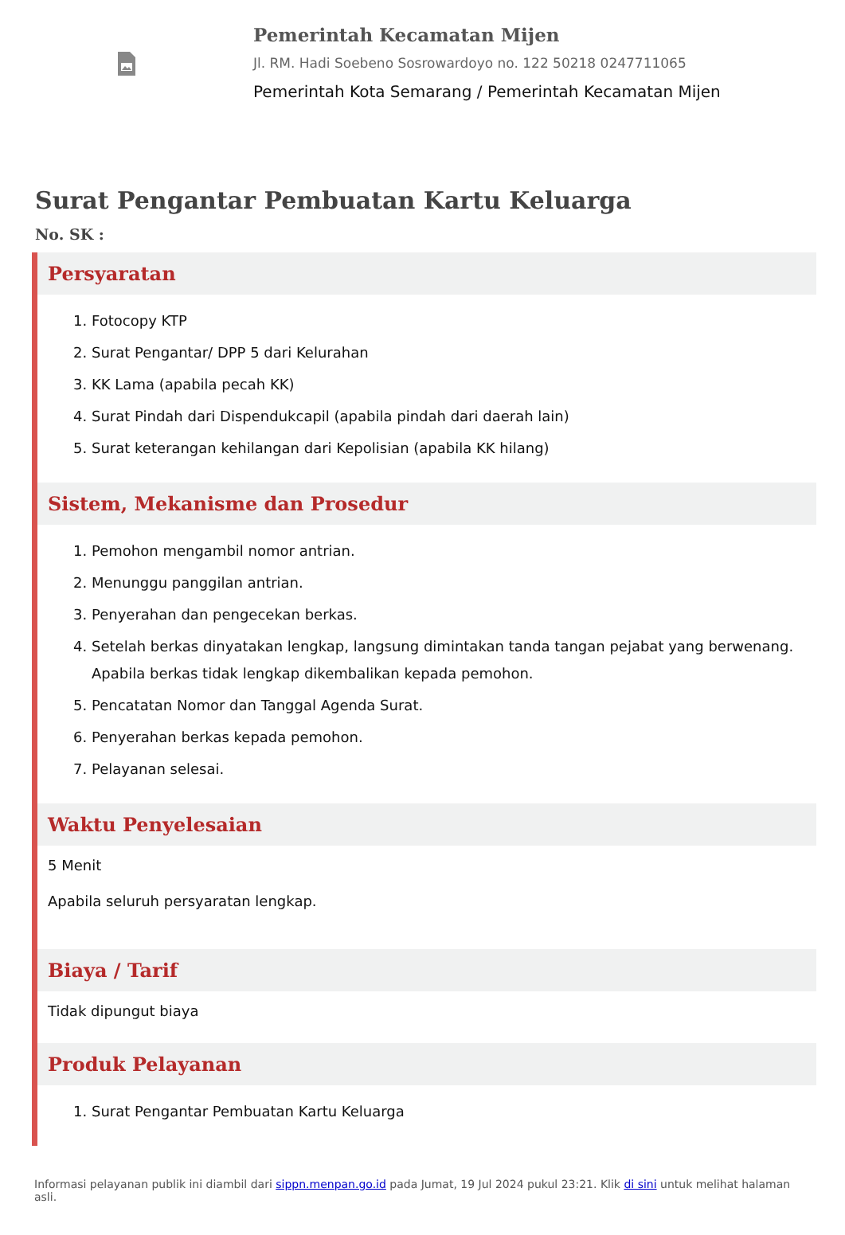Pemerintah Kecamatan Mijen
Jl. RM. Hadi Soebeno Sosrowardoyo no. 122 50218 0247711065
Pemerintah Kota Semarang / Pemerintah Kecamatan Mijen
Surat Pengantar Pembuatan Kartu Keluarga
No. SK :
Persyaratan
1. Fotocopy KTP
2. Surat Pengantar/ DPP 5 dari Kelurahan
3. KK Lama (apabila pecah KK)
4. Surat Pindah dari Dispendukcapil (apabila pindah dari daerah lain)
5. Surat keterangan kehilangan dari Kepolisian (apabila KK hilang)
Sistem, Mekanisme dan Prosedur
1. Pemohon mengambil nomor antrian.
2. Menunggu panggilan antrian.
3. Penyerahan dan pengecekan berkas.
4. Setelah berkas dinyatakan lengkap, langsung dimintakan tanda tangan pejabat yang berwenang. Apabila berkas tidak lengkap dikembalikan kepada pemohon.
5. Pencatatan Nomor dan Tanggal Agenda Surat.
6. Penyerahan berkas kepada pemohon.
7. Pelayanan selesai.
Waktu Penyelesaian
5 Menit
Apabila seluruh persyaratan lengkap.
Biaya / Tarif
Tidak dipungut biaya
Produk Pelayanan
1. Surat Pengantar Pembuatan Kartu Keluarga
Informasi pelayanan publik ini diambil dari sippn.menpan.go.id pada Jumat, 19 Jul 2024 pukul 23:21. Klik di sini untuk melihat halaman asli.